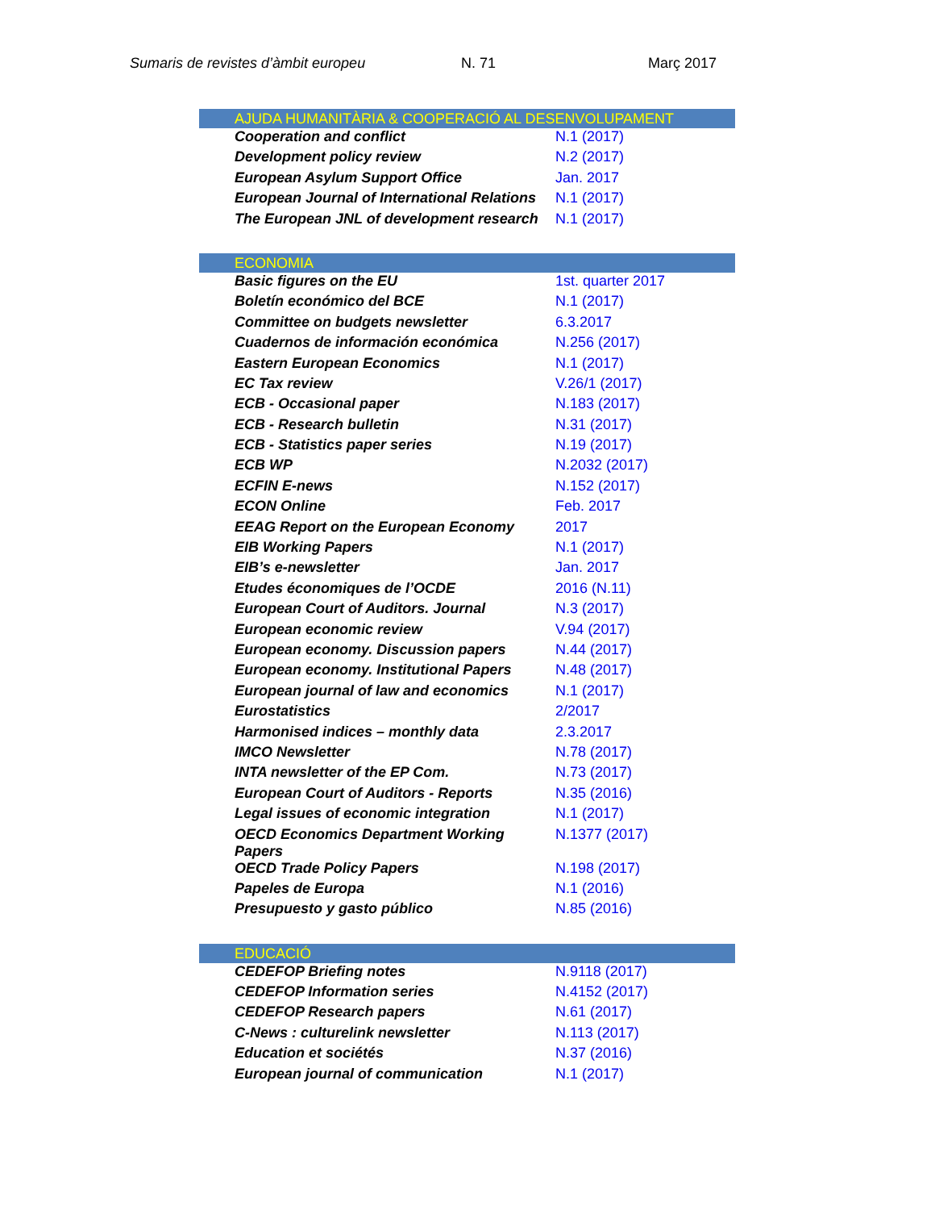Sumaris de revistes d’àmbit europeu N. 71 Març 2017
| AJUDA HUMANITÀRIA & COOPERACIÓ AL DESENVOLUPAMENT | |
| Cooperation and conflict | N.1 (2017) |
| Development policy review | N.2 (2017) |
| European Asylum Support Office | Jan. 2017 |
| European Journal of International Relations | N.1 (2017) |
| The European JNL of development research | N.1 (2017) |
| ECONOMIA | |
| Basic figures on the EU | 1st. quarter 2017 |
| Boletín económico del BCE | N.1 (2017) |
| Committee on budgets newsletter | 6.3.2017 |
| Cuadernos de información económica | N.256 (2017) |
| Eastern European Economics | N.1 (2017) |
| EC Tax review | V.26/1 (2017) |
| ECB - Occasional paper | N.183 (2017) |
| ECB - Research bulletin | N.31 (2017) |
| ECB - Statistics paper series | N.19 (2017) |
| ECB WP | N.2032 (2017) |
| ECFIN E-news | N.152 (2017) |
| ECON Online | Feb. 2017 |
| EEAG Report on the European Economy | 2017 |
| EIB Working Papers | N.1 (2017) |
| EIB’s e-newsletter | Jan. 2017 |
| Etudes économiques de l’OCDE | 2016 (N.11) |
| European Court of Auditors. Journal | N.3 (2017) |
| European economic review | V.94 (2017) |
| European economy. Discussion papers | N.44 (2017) |
| European economy. Institutional Papers | N.48 (2017) |
| European journal of law and economics | N.1 (2017) |
| Eurostatistics | 2/2017 |
| Harmonised indices – monthly data | 2.3.2017 |
| IMCO Newsletter | N.78 (2017) |
| INTA newsletter of the EP Com. | N.73 (2017) |
| European Court of Auditors - Reports | N.35 (2016) |
| Legal issues of economic integration | N.1 (2017) |
| OECD Economics Department Working Papers | N.1377 (2017) |
| OECD Trade Policy Papers | N.198 (2017) |
| Papeles de Europa | N.1 (2016) |
| Presupuesto y gasto público | N.85 (2016) |
| EDUCACIÓ | |
| CEDEFOP Briefing notes | N.9118 (2017) |
| CEDEFOP Information series | N.4152 (2017) |
| CEDEFOP Research papers | N.61 (2017) |
| C-News : culturelink newsletter | N.113 (2017) |
| Education et sociétés | N.37 (2016) |
| European journal of communication | N.1 (2017) |